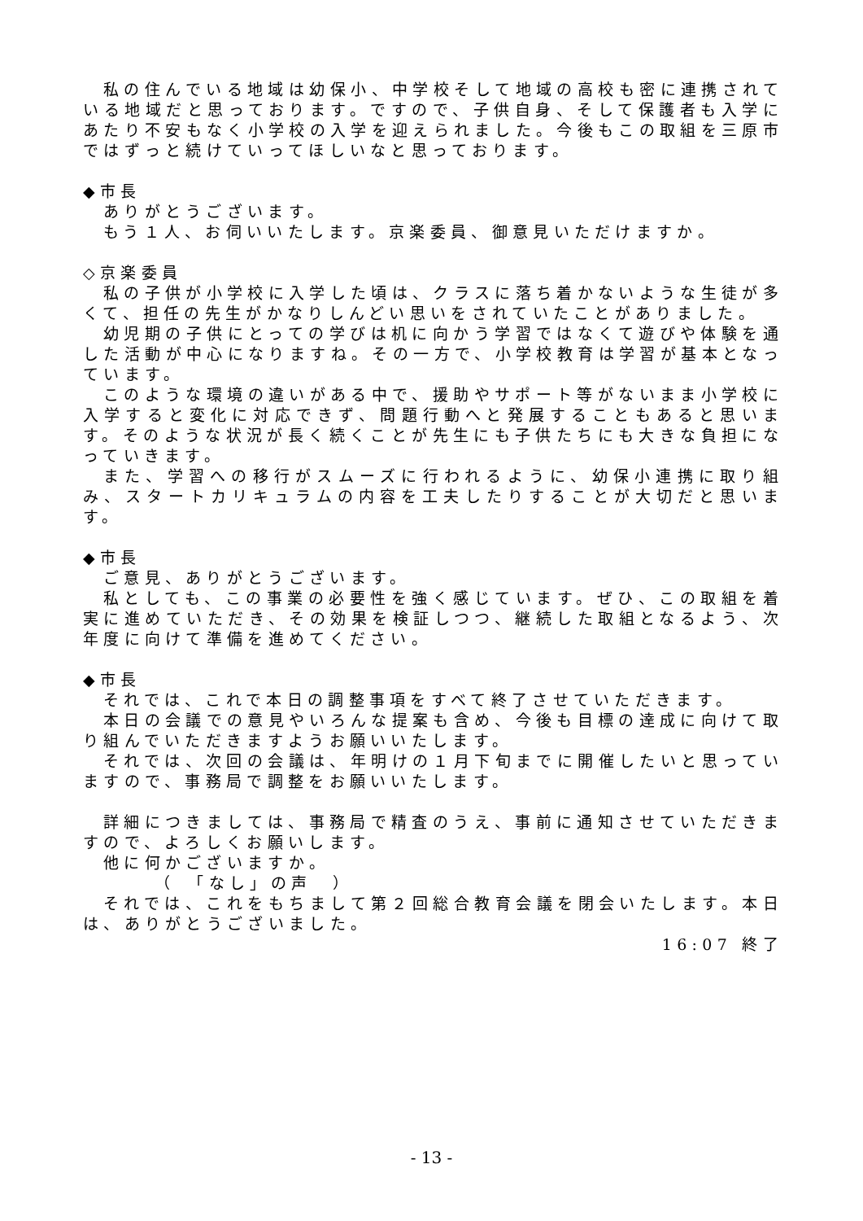私の住んでいる地域は幼保小、中学校そして地域の高校も密に連携されている地域だと思っております。ですので、子供自身、そして保護者も入学にあたり不安もなく小学校の入学を迎えられました。今後もこの取組を三原市ではずっと続けていってほしいなと思っております。
◆市長
ありがとうございます。
もう１人、お伺いいたします。京楽委員、御意見いただけますか。
◇京楽委員
私の子供が小学校に入学した頃は、クラスに落ち着かないような生徒が多くて、担任の先生がかなりしんどい思いをされていたことがありました。
幼児期の子供にとっての学びは机に向かう学習ではなくて遊びや体験を通した活動が中心になりますね。その一方で、小学校教育は学習が基本となっています。
このような環境の違いがある中で、援助やサポート等がないまま小学校に入学すると変化に対応できず、問題行動へと発展することもあると思います。そのような状況が長く続くことが先生にも子供たちにも大きな負担になっていきます。
また、学習への移行がスムーズに行われるように、幼保小連携に取り組み、スタートカリキュラムの内容を工夫したりすることが大切だと思います。
◆市長
ご意見、ありがとうございます。
私としても、この事業の必要性を強く感じています。ぜひ、この取組を着実に進めていただき、その効果を検証しつつ、継続した取組となるよう、次年度に向けて準備を進めてください。
◆市長
それでは、これで本日の調整事項をすべて終了させていただきます。
本日の会議での意見やいろんな提案も含め、今後も目標の達成に向けて取り組んでいただきますようお願いいたします。
それでは、次回の会議は、年明けの１月下旬までに開催したいと思っていますので、事務局で調整をお願いいたします。
詳細につきましては、事務局で精査のうえ、事前に通知させていただきますので、よろしくお願いします。
他に何かございますか。
（　「なし」の声　）
それでは、これをもちまして第２回総合教育会議を閉会いたします。本日は、ありがとうございました。
16:07 終了
- 13 -